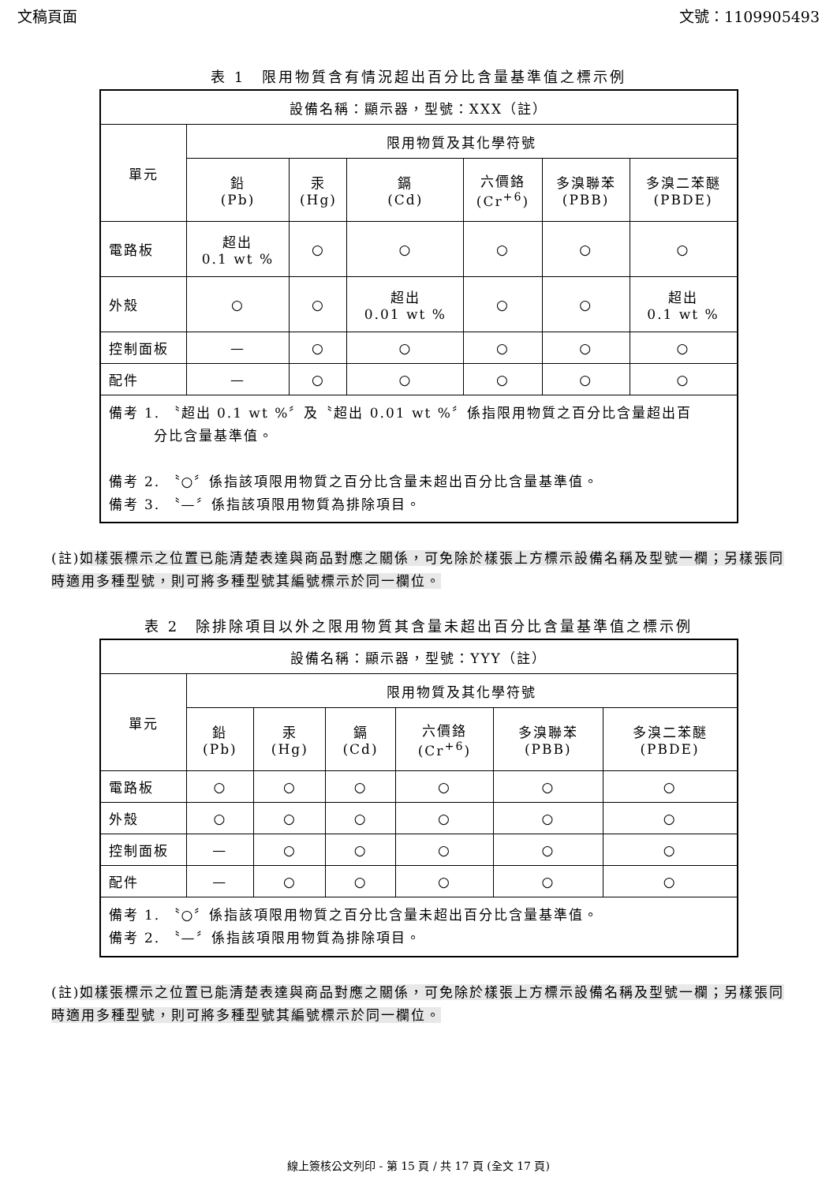文稿頁面 文號：1109905493
表 1　限用物質含有情況超出百分比含量基準值之標示例
| 設備名稱：顯示器，型號：XXX（註） | | | | | | |
| --- | --- | --- | --- | --- | --- | --- |
| 單元 | 限用物質及其化學符號 | | | | | |
| | 鉛 (Pb) | 汞 (Hg) | 鎘 (Cd) | 六價鉻 (Cr<sup>+6</sup>) | 多溴聯苯 (PBB) | 多溴二苯醚 (PBDE) |
| 電路板 | 超出 0.1 wt % | ○ | ○ | ○ | ○ | ○ |
| 外殼 | ○ | ○ | 超出 0.01 wt % | ○ | ○ | 超出 0.1 wt % |
| 控制面板 | — | ○ | ○ | ○ | ○ | ○ |
| 配件 | — | ○ | ○ | ○ | ○ | ○ |
| 備考 1. 〝超出 0.1 wt %〞及〝超出 0.01 wt %〞係指限用物質之百分比含量超出百 分比含量基準值。 備考 2. 〝○〞係指該項限用物質之百分比含量未超出百分比含量基準值。 備考 3. 〝—〞係指該項限用物質為排除項目。 | | | | | | |
(註)如樣張標示之位置已能清楚表達與商品對應之關係，可免除於樣張上方標示設備名稱及型號一欄；另樣張同時適用多種型號，則可將多種型號其編號標示於同一欄位。
表 2　除排除項目以外之限用物質其含量未超出百分比含量基準值之標示例
| 設備名稱：顯示器，型號：YYY（註） | | | | | | |
| --- | --- | --- | --- | --- | --- | --- |
| 單元 | 限用物質及其化學符號 | | | | | |
| | 鉛 (Pb) | 汞 (Hg) | 鎘 (Cd) | 六價鉻 (Cr<sup>+6</sup>) | 多溴聯苯 (PBB) | 多溴二苯醚 (PBDE) |
| 電路板 | ○ | ○ | ○ | ○ | ○ | ○ |
| 外殼 | ○ | ○ | ○ | ○ | ○ | ○ |
| 控制面板 | — | ○ | ○ | ○ | ○ | ○ |
| 配件 | — | ○ | ○ | ○ | ○ | ○ |
| 備考 1. 〝○〞係指該項限用物質之百分比含量未超出百分比含量基準值。 備考 2. 〝—〞係指該項限用物質為排除項目。 | | | | | | |
(註)如樣張標示之位置已能清楚表達與商品對應之關係，可免除於樣張上方標示設備名稱及型號一欄；另樣張同時適用多種型號，則可將多種型號其編號標示於同一欄位。
線上簽核公文列印 - 第 15 頁 / 共 17 頁 (全文 17 頁)